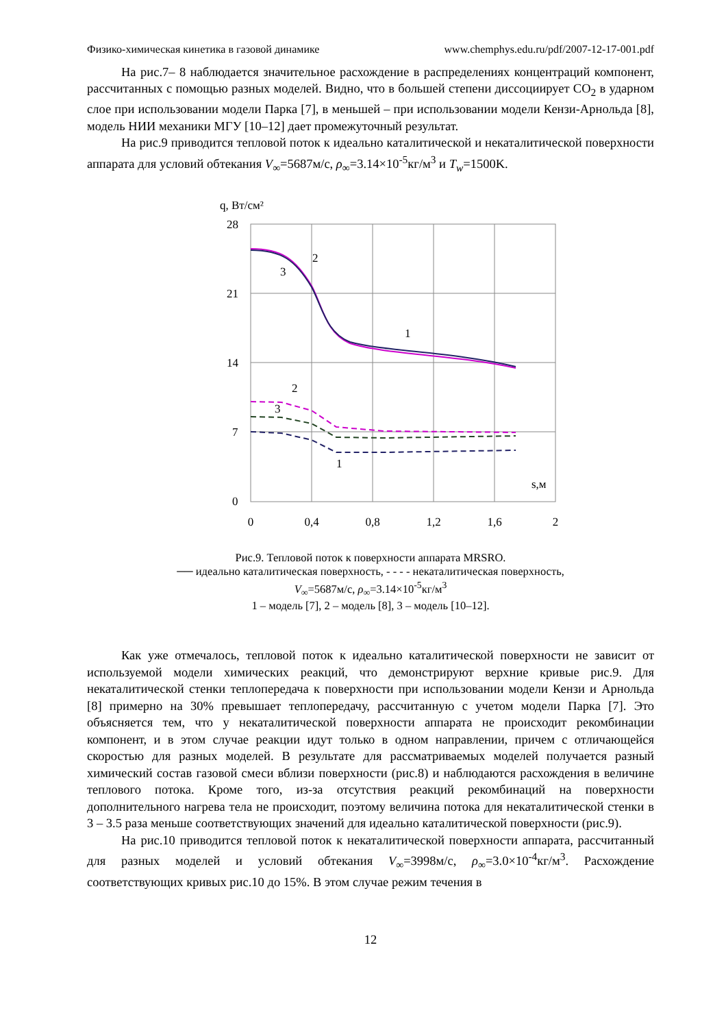Физико-химическая кинетика в газовой динамике www.chemphys.edu.ru/pdf/2007-12-17-001.pdf
На рис.7– 8 наблюдается значительное расхождение в распределениях концентраций компонент, рассчитанных с помощью разных моделей. Видно, что в большей степени диссоциирует CO<sub>2</sub> в ударном слое при использовании модели Парка [7], в меньшей – при использовании модели Кензи-Арнольда [8], модель НИИ механики МГУ [10–12] дает промежуточный результат.
На рис.9 приводится тепловой поток к идеально каталитической и некаталитической поверхности аппарата для условий обтекания V<sub>∞</sub>=5687м/с, ρ<sub>∞</sub>=3.14×10<sup>-5</sup>кг/м<sup>3</sup> и T<sub>w</sub>=1500K.
q, Вт/см²
28
21
14
7
0
0
0,4
0,8
1,2
1,6
2
s,м
2
3
1
2
3
1
Рис.9. Тепловой поток к поверхности аппарата MRSRO.
── идеально каталитическая поверхность, - - - - некаталитическая поверхность,
V<sub>∞</sub>=5687м/с, ρ<sub>∞</sub>=3.14×10<sup>-5</sup>кг/м<sup>3</sup>
1 – модель [7], 2 – модель [8], 3 – модель [10–12].
Как уже отмечалось, тепловой поток к идеально каталитической поверхности не зависит от используемой модели химических реакций, что демонстрируют верхние кривые рис.9. Для некаталитической стенки теплопередача к поверхности при использовании модели Кензи и Арнольда [8] примерно на 30% превышает теплопередачу, рассчитанную с учетом модели Парка [7]. Это объясняется тем, что у некаталитической поверхности аппарата не происходит рекомбинации компонент, и в этом случае реакции идут только в одном направлении, причем с отличающейся скоростью для разных моделей. В результате для рассматриваемых моделей получается разный химический состав газовой смеси вблизи поверхности (рис.8) и наблюдаются расхождения в величине теплового потока. Кроме того, из-за отсутствия реакций рекомбинаций на поверхности дополнительного нагрева тела не происходит, поэтому величина потока для некаталитической стенки в 3 – 3.5 раза меньше соответствующих значений для идеально каталитической поверхности (рис.9).
На рис.10 приводится тепловой поток к некаталитической поверхности аппарата, рассчитанный для разных моделей и условий обтекания V<sub>∞</sub>=3998м/с, ρ<sub>∞</sub>=3.0×10<sup>-4</sup>кг/м<sup>3</sup>. Расхождение соответствующих кривых рис.10 до 15%. В этом случае режим течения в
12